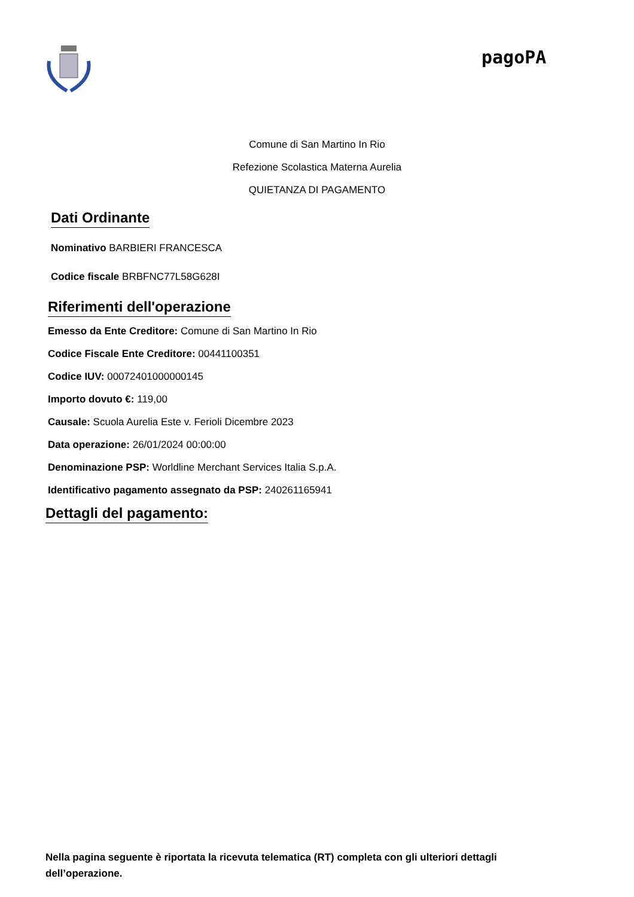pagoPA
Comune di San Martino In Rio
Refezione Scolastica Materna Aurelia
QUIETANZA DI PAGAMENTO
Dati Ordinante
Nominativo BARBIERI FRANCESCA
Codice fiscale BRBFNC77L58G628I
Riferimenti dell'operazione
Emesso da Ente Creditore: Comune di San Martino In Rio
Codice Fiscale Ente Creditore: 00441100351
Codice IUV: 000724010000001­45
Importo dovuto €: 119,00
Causale: Scuola Aurelia Este v. Ferioli Dicembre 2023
Data operazione: 26/01/2024 00:00:00
Denominazione PSP: Worldline Merchant Services Italia S.p.A.
Identificativo pagamento assegnato da PSP: 240261165941
Dettagli del pagamento:
Nella pagina seguente è riportata la ricevuta telematica (RT) completa con gli ulteriori dettagli dell’operazione.